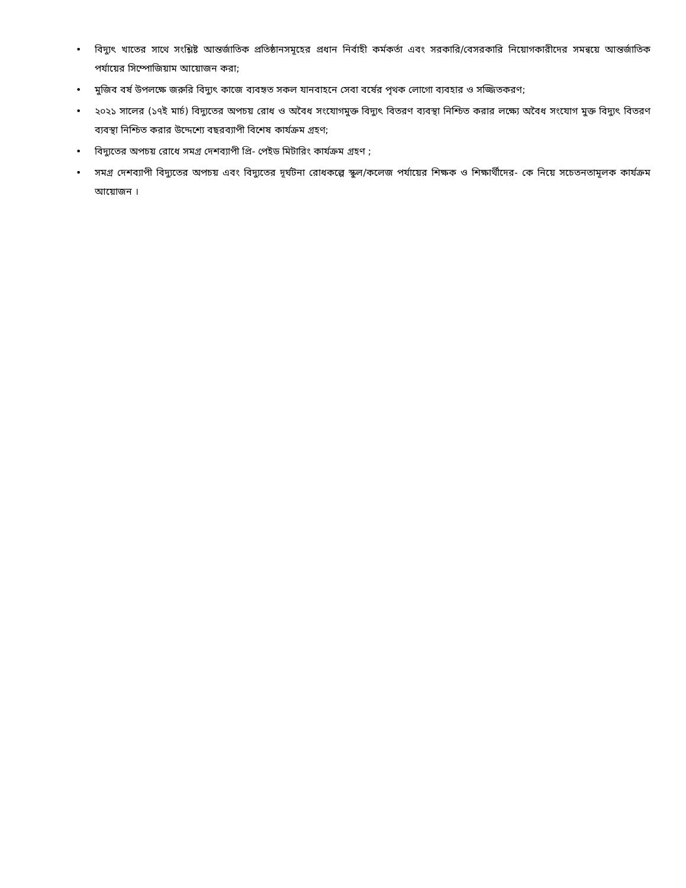• বিদ্যুৎ খাতের সাথে সংশ্লিষ্ট আন্তর্জাতিক প্রতিষ্ঠানসমূহের প্রধান নির্বাহী কর্মকর্তা এবং সরকারি/বেসরকারি নিয়োগকারীদের সমন্বয়ে আন্তর্জাতিক পর্যায়ের সিম্পোজিয়াম আয়োজন করা;
• মুজিব বর্ষ উপলক্ষে জরুরি বিদ্যুৎ কাজে ব্যবহৃত সকল যানবাহনে সেবা বর্ষের পৃথক লোগো ব্যবহার ও সজ্জিতকরণ;
• ২০২১ সালের (১৭ই মার্চ) বিদ্যুতের অপচয় রোধ ও অবৈধ সংযোগমুক্ত বিদ্যুৎ বিতরণ ব্যবস্থা নিশ্চিত করার লক্ষ্যে অবৈধ সংযোগ মুক্ত বিদ্যুৎ বিতরণ ব্যবস্থা নিশ্চিত করার উদ্দেশ্যে বছরব্যাপী বিশেষ কার্যক্রম গ্রহণ;
• বিদ্যুতের অপচয় রোধে সমগ্র দেশব্যাপী প্রি- পেইড মিটারিং কার্যক্রম গ্রহণ ;
• সমগ্র দেশব্যাপী বিদ্যুতের অপচয় এবং বিদ্যুতের দূর্ঘটনা রোধকল্পে স্কুল/কলেজ পর্যায়ের শিক্ষক ও শিক্ষার্থীদের- কে নিয়ে সচেতনতামূলক কার্যক্রম আয়োজন ।